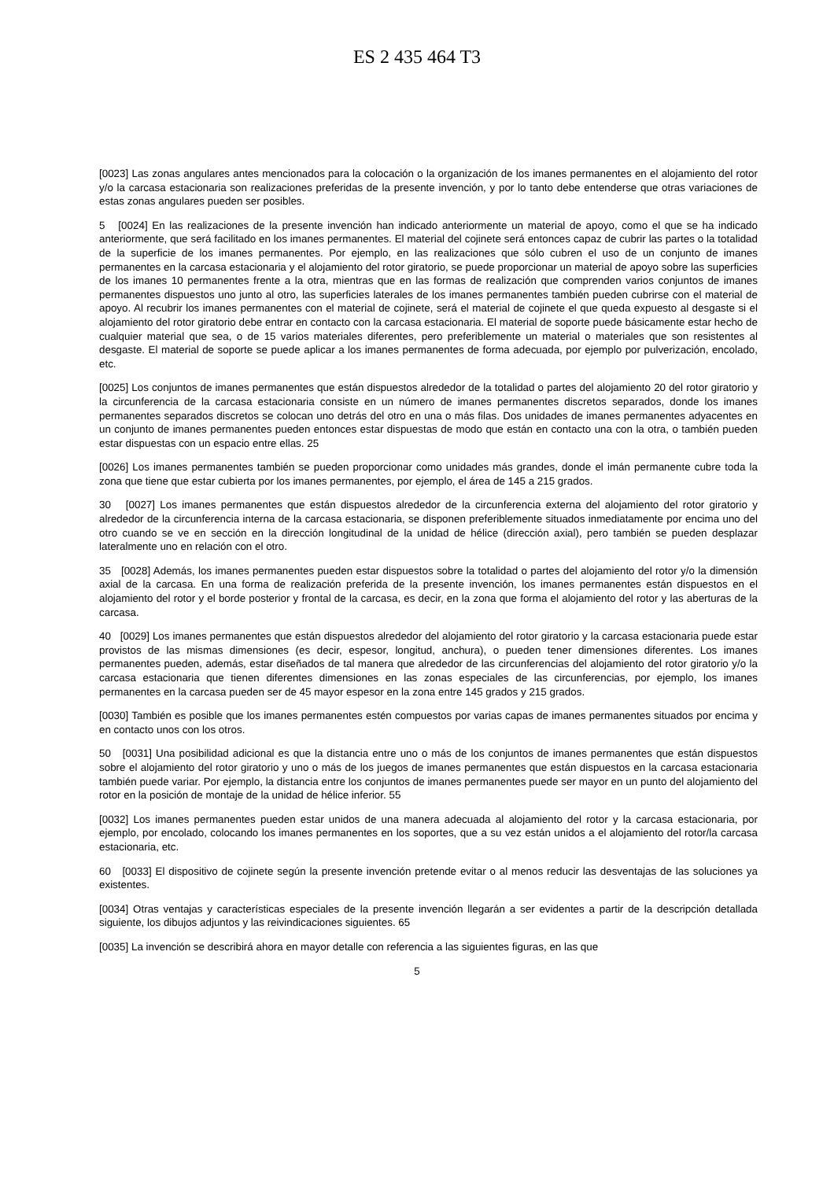ES 2 435 464 T3
[0023] Las zonas angulares antes mencionados para la colocación o la organización de los imanes permanentes en el alojamiento del rotor y/o la carcasa estacionaria son realizaciones preferidas de la presente invención, y por lo tanto debe entenderse que otras variaciones de estas zonas angulares pueden ser posibles.
5 [0024] En las realizaciones de la presente invención han indicado anteriormente un material de apoyo, como el que se ha indicado anteriormente, que será facilitado en los imanes permanentes. El material del cojinete será entonces capaz de cubrir las partes o la totalidad de la superficie de los imanes permanentes. Por ejemplo, en las realizaciones que sólo cubren el uso de un conjunto de imanes permanentes en la carcasa estacionaria y el alojamiento del rotor giratorio, se puede proporcionar un material de apoyo sobre las superficies de los imanes 10 permanentes frente a la otra, mientras que en las formas de realización que comprenden varios conjuntos de imanes permanentes dispuestos uno junto al otro, las superficies laterales de los imanes permanentes también pueden cubrirse con el material de apoyo. Al recubrir los imanes permanentes con el material de cojinete, será el material de cojinete el que queda expuesto al desgaste si el alojamiento del rotor giratorio debe entrar en contacto con la carcasa estacionaria. El material de soporte puede básicamente estar hecho de cualquier material que sea, o de 15 varios materiales diferentes, pero preferiblemente un material o materiales que son resistentes al desgaste. El material de soporte se puede aplicar a los imanes permanentes de forma adecuada, por ejemplo por pulverización, encolado, etc.
[0025] Los conjuntos de imanes permanentes que están dispuestos alrededor de la totalidad o partes del alojamiento 20 del rotor giratorio y la circunferencia de la carcasa estacionaria consiste en un número de imanes permanentes discretos separados, donde los imanes permanentes separados discretos se colocan uno detrás del otro en una o más filas. Dos unidades de imanes permanentes adyacentes en un conjunto de imanes permanentes pueden entonces estar dispuestas de modo que están en contacto una con la otra, o también pueden estar dispuestas con un espacio entre ellas. 25
[0026] Los imanes permanentes también se pueden proporcionar como unidades más grandes, donde el imán permanente cubre toda la zona que tiene que estar cubierta por los imanes permanentes, por ejemplo, el área de 145 a 215 grados.
30 [0027] Los imanes permanentes que están dispuestos alrededor de la circunferencia externa del alojamiento del rotor giratorio y alrededor de la circunferencia interna de la carcasa estacionaria, se disponen preferiblemente situados inmediatamente por encima uno del otro cuando se ve en sección en la dirección longitudinal de la unidad de hélice (dirección axial), pero también se pueden desplazar lateralmente uno en relación con el otro.
35 [0028] Además, los imanes permanentes pueden estar dispuestos sobre la totalidad o partes del alojamiento del rotor y/o la dimensión axial de la carcasa. En una forma de realización preferida de la presente invención, los imanes permanentes están dispuestos en el alojamiento del rotor y el borde posterior y frontal de la carcasa, es decir, en la zona que forma el alojamiento del rotor y las aberturas de la carcasa.
40 [0029] Los imanes permanentes que están dispuestos alrededor del alojamiento del rotor giratorio y la carcasa estacionaria puede estar provistos de las mismas dimensiones (es decir, espesor, longitud, anchura), o pueden tener dimensiones diferentes. Los imanes permanentes pueden, además, estar diseñados de tal manera que alrededor de las circunferencias del alojamiento del rotor giratorio y/o la carcasa estacionaria que tienen diferentes dimensiones en las zonas especiales de las circunferencias, por ejemplo, los imanes permanentes en la carcasa pueden ser de 45 mayor espesor en la zona entre 145 grados y 215 grados.
[0030] También es posible que los imanes permanentes estén compuestos por varias capas de imanes permanentes situados por encima y en contacto unos con los otros.
50 [0031] Una posibilidad adicional es que la distancia entre uno o más de los conjuntos de imanes permanentes que están dispuestos sobre el alojamiento del rotor giratorio y uno o más de los juegos de imanes permanentes que están dispuestos en la carcasa estacionaria también puede variar. Por ejemplo, la distancia entre los conjuntos de imanes permanentes puede ser mayor en un punto del alojamiento del rotor en la posición de montaje de la unidad de hélice inferior. 55
[0032] Los imanes permanentes pueden estar unidos de una manera adecuada al alojamiento del rotor y la carcasa estacionaria, por ejemplo, por encolado, colocando los imanes permanentes en los soportes, que a su vez están unidos a el alojamiento del rotor/la carcasa estacionaria, etc.
60 [0033] El dispositivo de cojinete según la presente invención pretende evitar o al menos reducir las desventajas de las soluciones ya existentes.
[0034] Otras ventajas y características especiales de la presente invención llegarán a ser evidentes a partir de la descripción detallada siguiente, los dibujos adjuntos y las reivindicaciones siguientes. 65
[0035] La invención se describirá ahora en mayor detalle con referencia a las siguientes figuras, en las que
5